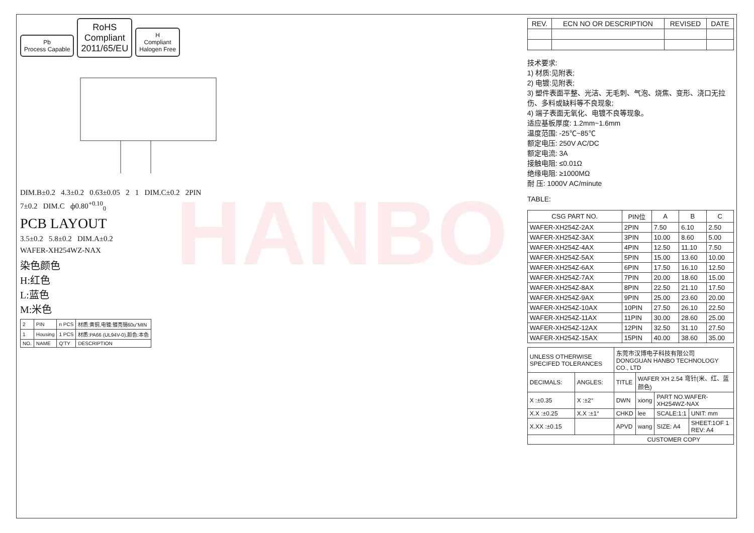HANBO
Pb
Process Capable RoHS
Compliant
2011/65/EU H
Compliant
Halogen Free
DIM.B±0.2 4.3±0.2 0.63±0.05 2 1 DIM.C±0.2 2PIN
7±0.2 DIM.C ф0.80<sup>+0.10</sup><sub>0</sub>
PCB LAYOUT
3.5±0.2 5.8±0.2 DIM.A±0.2
WAFER-XH254WZ-NAX
染色颜色
H:红色
L:蓝色
M:米色
| 2 | PIN | n PCS | 材质:黄铜,电镀:镀亮锡60u"MIN |
| 1 | Housing | 1 PCS | 材质:PA66 (UL94V-0),颜色:本色 |
| NO. | NAME | Q'TY | DESCRIPTION |
| REV. | ECN NO OR DESCRIPTION | REVISED | DATE |
| --- | --- | --- | --- |
技术要求:
1) 材质:见附表;
2) 电镀:见附表;
3) 塑件表面平整、光洁、无毛刺、气泡、烧焦、变形、浇口无拉伤、多料或缺料等不良现象;
4) 端子表面无氧化、电镀不良等现象。
适应基板厚度: 1.2mm~1.6mm
温度范围: -25℃~85℃
额定电压: 250V AC/DC
额定电流: 3A
接触电阻: ≤0.01Ω
绝缘电阻: ≥1000MΩ
耐 压: 1000V AC/minute
TABLE:
| CSG PART NO. | PIN位 | A | B | C |
| --- | --- | --- | --- | --- |
| WAFER-XH254Z-2AX | 2PIN | 7.50 | 6.10 | 2.50 |
| WAFER-XH254Z-3AX | 3PIN | 10.00 | 8.60 | 5.00 |
| WAFER-XH254Z-4AX | 4PIN | 12.50 | 11.10 | 7.50 |
| WAFER-XH254Z-5AX | 5PIN | 15.00 | 13.60 | 10.00 |
| WAFER-XH254Z-6AX | 6PIN | 17.50 | 16.10 | 12.50 |
| WAFER-XH254Z-7AX | 7PIN | 20.00 | 18.60 | 15.00 |
| WAFER-XH254Z-8AX | 8PIN | 22.50 | 21.10 | 17.50 |
| WAFER-XH254Z-9AX | 9PIN | 25.00 | 23.60 | 20.00 |
| WAFER-XH254Z-10AX | 10PIN | 27.50 | 26.10 | 22.50 |
| WAFER-XH254Z-11AX | 11PIN | 30.00 | 28.60 | 25.00 |
| WAFER-XH254Z-12AX | 12PIN | 32.50 | 31.10 | 27.50 |
| WAFER-XH254Z-15AX | 15PIN | 40.00 | 38.60 | 35.00 |
| UNLESS OTHERWISE SPECIFED TOLERANCES | | 东莞市汉博电子科技有限公司 DONGGUAN HANBO TECHNOLOGY CO., LTD | | | |
| DECIMALS: | ANGLES: | TITLE | WAFER XH 2.54 弯针(米、红、蓝颜色) | | |
| X :±0.35 | X :±2° | DWN | xiong | PART NO.WAFER-XH254WZ-NAX | |
| X.X :±0.25 | X.X :±1° | CHKD | lee | SCALE:1:1 | UNIT: mm |
| X.XX :±0.15 | | APVD | wang | SIZE: A4 | SHEET:1OF 1 REV: A4 |
| | | CUSTOMER COPY | | | |